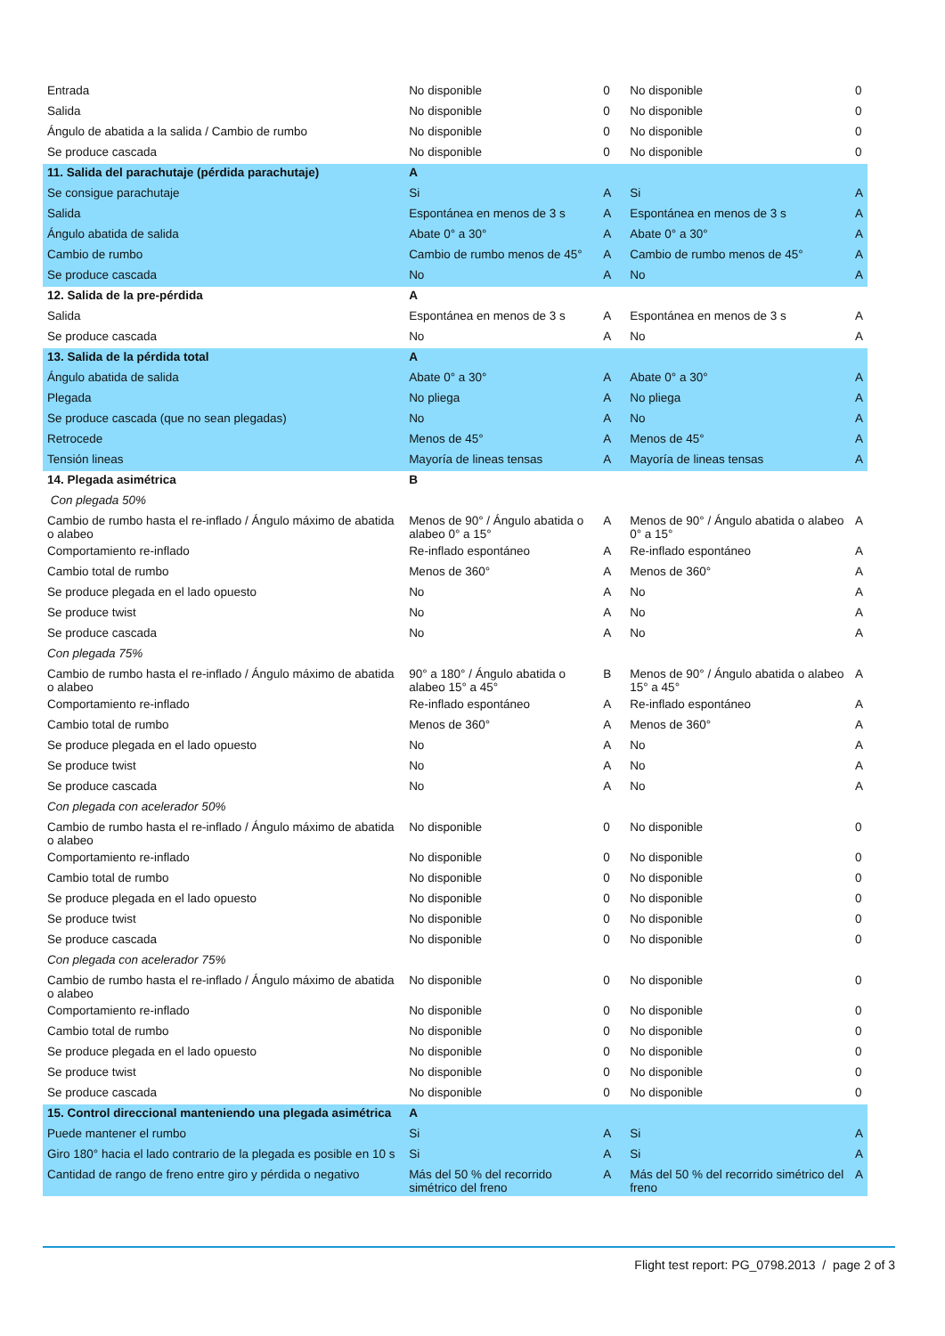| Entrada | No disponible | 0 | No disponible | 0 |
| Salida | No disponible | 0 | No disponible | 0 |
| Ángulo de abatida a la salida / Cambio de rumbo | No disponible | 0 | No disponible | 0 |
| Se produce cascada | No disponible | 0 | No disponible | 0 |
| 11. Salida del parachutaje (pérdida parachutaje) | A | | | |
| Se consigue parachutaje | Si | A | Si | A |
| Salida | Espontánea en menos de 3 s | A | Espontánea en menos de 3 s | A |
| Ángulo abatida de salida | Abate 0° a 30° | A | Abate 0° a 30° | A |
| Cambio de rumbo | Cambio de rumbo menos de 45° | A | Cambio de rumbo menos de 45° | A |
| Se produce cascada | No | A | No | A |
| 12. Salida de la pre-pérdida | A | | | |
| Salida | Espontánea en menos de 3 s | A | Espontánea en menos de 3 s | A |
| Se produce cascada | No | A | No | A |
| 13. Salida de la pérdida total | A | | | |
| Ángulo abatida de salida | Abate 0° a 30° | A | Abate 0° a 30° | A |
| Plegada | No pliega | A | No pliega | A |
| Se produce cascada (que no sean plegadas) | No | A | No | A |
| Retrocede | Menos de 45° | A | Menos de 45° | A |
| Tensión lineas | Mayoría de lineas tensas | A | Mayoría de lineas tensas | A |
| 14. Plegada asimétrica | B | | | |
| Con plegada 50% | | | | |
| Cambio de rumbo hasta el re-inflado / Ángulo máximo de abatida o alabeo | Menos de 90° / Ángulo abatida o alabeo 0° a 15° | A | Menos de 90° / Ángulo abatida o alabeo 0° a 15° | A |
| Comportamiento re-inflado | Re-inflado espontáneo | A | Re-inflado espontáneo | A |
| Cambio total de rumbo | Menos de 360° | A | Menos de 360° | A |
| Se produce plegada en el lado opuesto | No | A | No | A |
| Se produce twist | No | A | No | A |
| Se produce cascada | No | A | No | A |
| Con plegada 75% | | | | |
| Cambio de rumbo hasta el re-inflado / Ángulo máximo de abatida o alabeo | 90° a 180° / Ángulo abatida o alabeo 15° a 45° | B | Menos de 90° / Ángulo abatida o alabeo 15° a 45° | A |
| Comportamiento re-inflado | Re-inflado espontáneo | A | Re-inflado espontáneo | A |
| Cambio total de rumbo | Menos de 360° | A | Menos de 360° | A |
| Se produce plegada en el lado opuesto | No | A | No | A |
| Se produce twist | No | A | No | A |
| Se produce cascada | No | A | No | A |
| Con plegada con acelerador 50% | | | | |
| Cambio de rumbo hasta el re-inflado / Ángulo máximo de abatida o alabeo | No disponible | 0 | No disponible | 0 |
| Comportamiento re-inflado | No disponible | 0 | No disponible | 0 |
| Cambio total de rumbo | No disponible | 0 | No disponible | 0 |
| Se produce plegada en el lado opuesto | No disponible | 0 | No disponible | 0 |
| Se produce twist | No disponible | 0 | No disponible | 0 |
| Se produce cascada | No disponible | 0 | No disponible | 0 |
| Con plegada con acelerador 75% | | | | |
| Cambio de rumbo hasta el re-inflado / Ángulo máximo de abatida o alabeo | No disponible | 0 | No disponible | 0 |
| Comportamiento re-inflado | No disponible | 0 | No disponible | 0 |
| Cambio total de rumbo | No disponible | 0 | No disponible | 0 |
| Se produce plegada en el lado opuesto | No disponible | 0 | No disponible | 0 |
| Se produce twist | No disponible | 0 | No disponible | 0 |
| Se produce cascada | No disponible | 0 | No disponible | 0 |
| 15. Control direccional manteniendo una plegada asimétrica | A | | | |
| Puede mantener el rumbo | Si | A | Si | A |
| Giro 180° hacia el lado contrario de la plegada es posible en 10 s | Si | A | Si | A |
| Cantidad de rango de freno entre giro y pérdida o negativo | Más del 50 % del recorrido simétrico del freno | A | Más del 50 % del recorrido simétrico del freno | A |
Flight test report: PG_0798.2013 / page 2 of 3